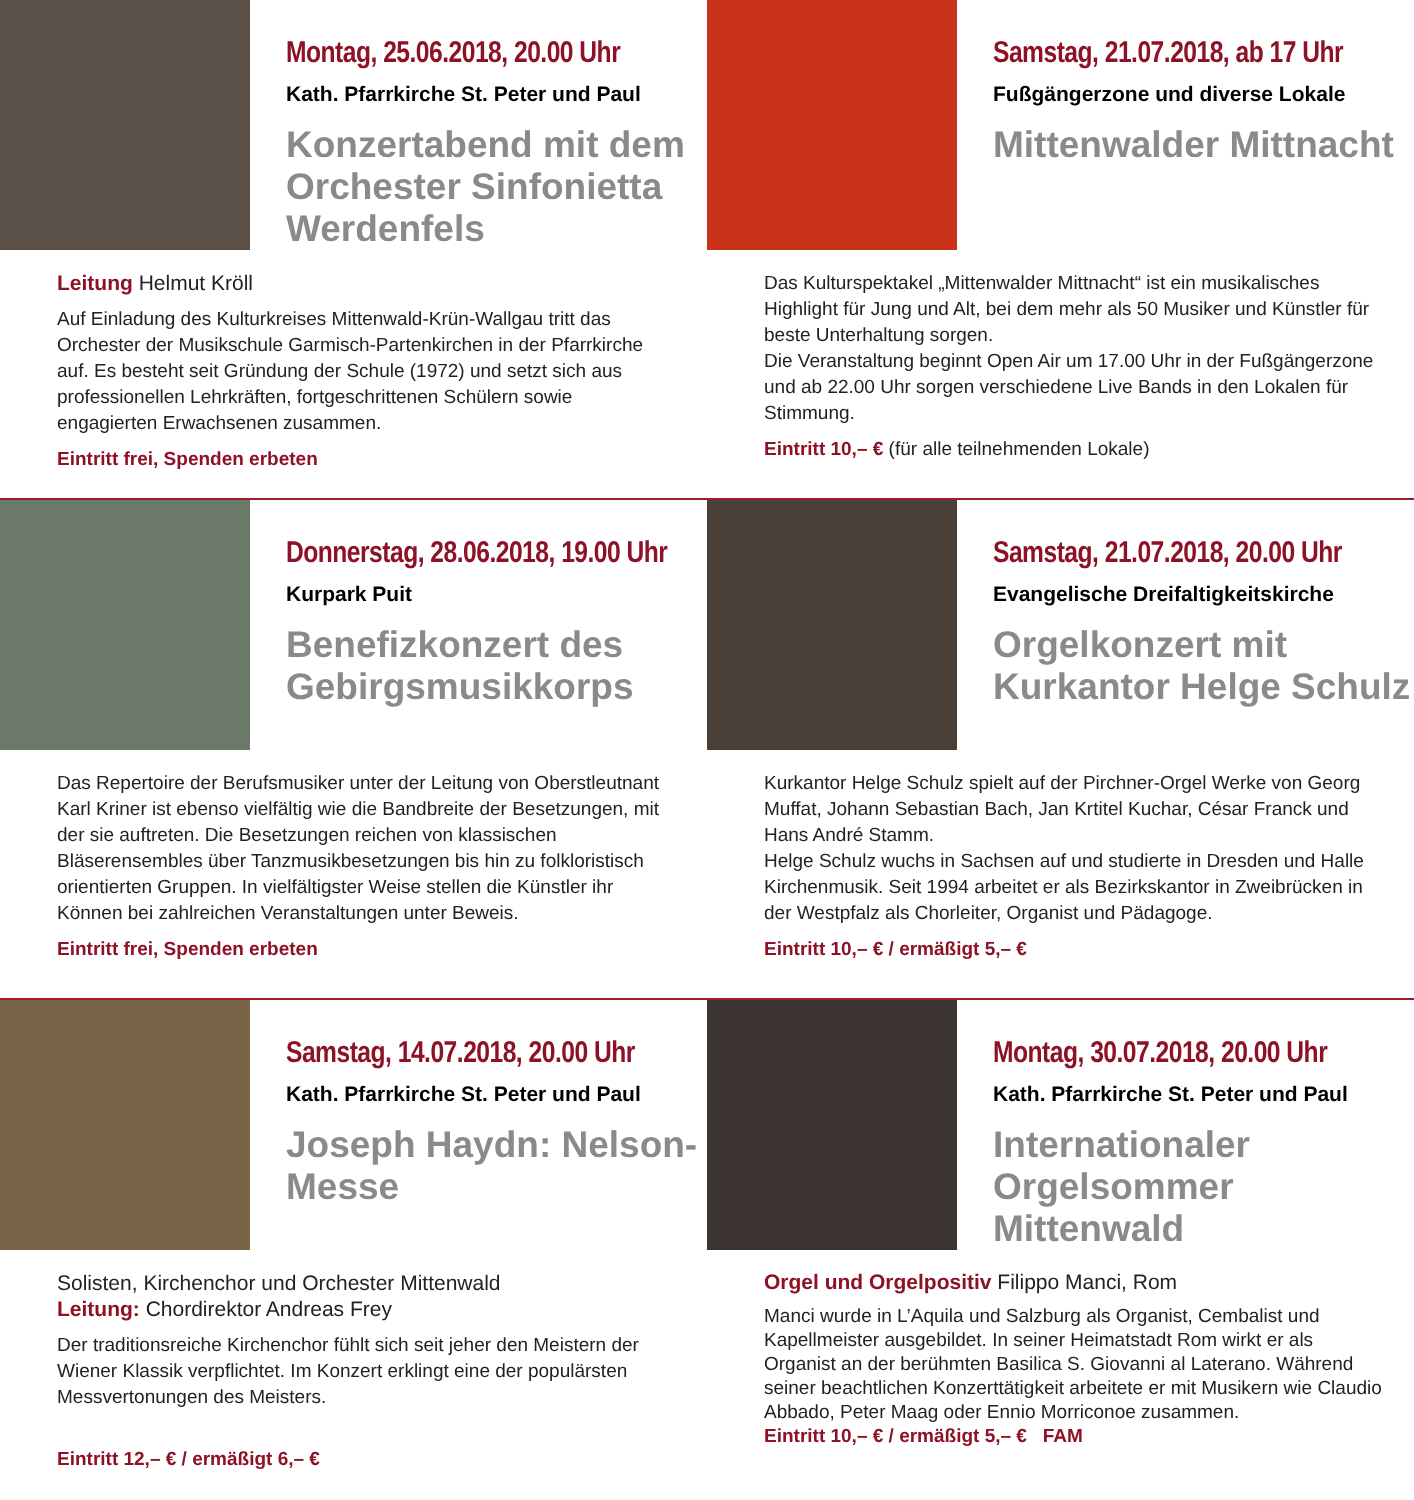Montag, 25.06.2018, 20.00 Uhr
Kath. Pfarrkirche St. Peter und Paul
Konzertabend mit dem Orchester Sinfonietta Werdenfels
Leitung Helmut Kröll
Auf Einladung des Kulturkreises Mittenwald-Krün-Wallgau tritt das Orchester der Musikschule Garmisch-Partenkirchen in der Pfarrkirche auf. Es besteht seit Gründung der Schule (1972) und setzt sich aus professionellen Lehrkräften, fortgeschrittenen Schülern sowie engagierten Erwachsenen zusammen.
Eintritt frei, Spenden erbeten
Samstag, 21.07.2018, ab 17 Uhr
Fußgängerzone und diverse Lokale
Mittenwalder Mittnacht
Das Kulturspektakel „Mittenwalder Mittnacht“ ist ein musikalisches Highlight für Jung und Alt, bei dem mehr als 50 Musiker und Künstler für beste Unterhaltung sorgen.
Die Veranstaltung beginnt Open Air um 17.00 Uhr in der Fußgängerzone und ab 22.00 Uhr sorgen verschiedene Live Bands in den Lokalen für Stimmung.
Eintritt 10,– € (für alle teilnehmenden Lokale)
Donnerstag, 28.06.2018, 19.00 Uhr
Kurpark Puit
Benefizkonzert des Gebirgsmusikkorps
Das Repertoire der Berufsmusiker unter der Leitung von Oberstleutnant Karl Kriner ist ebenso vielfältig wie die Bandbreite der Besetzungen, mit der sie auftreten. Die Besetzungen reichen von klassischen Bläserensembles über Tanzmusikbesetzungen bis hin zu folkloristisch orientierten Gruppen. In vielfältigster Weise stellen die Künstler ihr Können bei zahlreichen Veranstaltungen unter Beweis.
Eintritt frei, Spenden erbeten
Samstag, 21.07.2018, 20.00 Uhr
Evangelische Dreifaltigkeitskirche
Orgelkonzert mit Kurkantor Helge Schulz
Kurkantor Helge Schulz spielt auf der Pirchner-Orgel Werke von Georg Muffat, Johann Sebastian Bach, Jan Krtitel Kuchar, César Franck und Hans André Stamm.
Helge Schulz wuchs in Sachsen auf und studierte in Dresden und Halle Kirchenmusik. Seit 1994 arbeitet er als Bezirkskantor in Zweibrücken in der Westpfalz als Chorleiter, Organist und Pädagoge.
Eintritt 10,– € / ermäßigt 5,– €
Samstag, 14.07.2018, 20.00 Uhr
Kath. Pfarrkirche St. Peter und Paul
Joseph Haydn: Nelson-Messe
Solisten, Kirchenchor und Orchester Mittenwald
Leitung: Chordirektor Andreas Frey
Der traditionsreiche Kirchenchor fühlt sich seit jeher den Meistern der Wiener Klassik verpflichtet. Im Konzert erklingt eine der populärsten Messvertonungen des Meisters.
Eintritt 12,– € / ermäßigt 6,– €
Montag, 30.07.2018, 20.00 Uhr
Kath. Pfarrkirche St. Peter und Paul
Internationaler Orgelsommer Mittenwald
Orgel und Orgelpositiv Filippo Manci, Rom
Manci wurde in L’Aquila und Salzburg als Organist, Cembalist und Kapellmeister ausgebildet. In seiner Heimatstadt Rom wirkt er als Organist an der berühmten Basilica S. Giovanni al Laterano. Während seiner beachtlichen Konzerttätigkeit arbeitete er mit Musikern wie Claudio Abbado, Peter Maag oder Ennio Morriconoe zusammen.
Eintritt 10,– € / ermäßigt 5,– € FAM